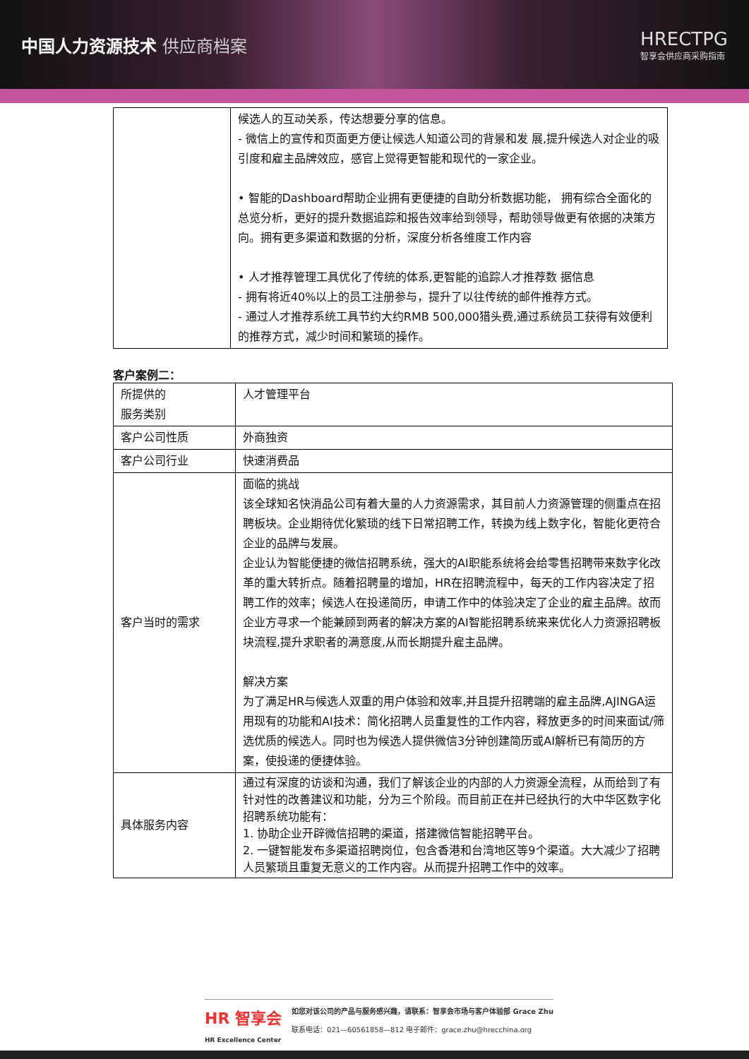中国人力资源技术 供应商档案 HRECTPG
智享会供应商采购指南
| | 候选人的互动关系，传达想要分享的信息。 - 微信上的宣传和页面更方便让候选人知道公司的背景和发 展,提升候选人对企业的吸引度和雇主品牌效应，感官上觉得更智能和现代的一家企业。 • 智能的Dashboard帮助企业拥有更便捷的自助分析数据功能， 拥有综合全面化的总览分析，更好的提升数据追踪和报告效率给到领导，帮助领导做更有依据的决策方向。拥有更多渠道和数据的分析，深度分析各维度工作内容 • 人才推荐管理工具优化了传统的体系,更智能的追踪人才推荐数 据信息 - 拥有将近40%以上的员工注册参与，提升了以往传统的邮件推荐方式。 - 通过人才推荐系统工具节约大约RMB 500,000猎头费,通过系统员工获得有效便利的推荐方式，减少时间和繁琐的操作。 |
客户案例二：
| 所提供的 服务类别 | 人才管理平台 |
| 客户公司性质 | 外商独资 |
| 客户公司行业 | 快速消费品 |
| 客户当时的需求 | 面临的挑战 该全球知名快消品公司有着大量的人力资源需求，其目前人力资源管理的侧重点在招聘板块。企业期待优化繁琐的线下日常招聘工作，转换为线上数字化，智能化更符合企业的品牌与发展。 企业认为智能便捷的微信招聘系统，强大的AI职能系统将会给零售招聘带来数字化改革的重大转折点。随着招聘量的增加，HR在招聘流程中，每天的工作内容决定了招聘工作的效率；候选人在投递简历，申请工作中的体验决定了企业的雇主品牌。故而企业方寻求一个能兼顾到两者的解决方案的AI智能招聘系统来来优化人力资源招聘板块流程,提升求职者的满意度,从而长期提升雇主品牌。 解决方案 为了满足HR与候选人双重的用户体验和效率,并且提升招聘端的雇主品牌,AJINGA运用现有的功能和AI技术：简化招聘人员重复性的工作内容，释放更多的时间来面试/筛选优质的候选人。同时也为候选人提供微信3分钟创建简历或AI解析已有简历的方案，使投递的便捷体验。 |
| 具体服务内容 | 通过有深度的访谈和沟通，我们了解该企业的内部的人力资源全流程，从而给到了有针对性的改善建议和功能，分为三个阶段。而目前正在并已经执行的大中华区数字化招聘系统功能有： 1. 协助企业开辟微信招聘的渠道，搭建微信智能招聘平台。 2. 一键智能发布多渠道招聘岗位，包含香港和台湾地区等9个渠道。大大减少了招聘人员繁琐且重复无意义的工作内容。从而提升招聘工作中的效率。 |
HR 智享会
HR Excellence Center
如您对该公司的产品与服务感兴趣，请联系：智享会市场与客户体验部 Grace Zhu
联系电话：021—60561858—812 电子邮件：grace.zhu@hrecchina.org